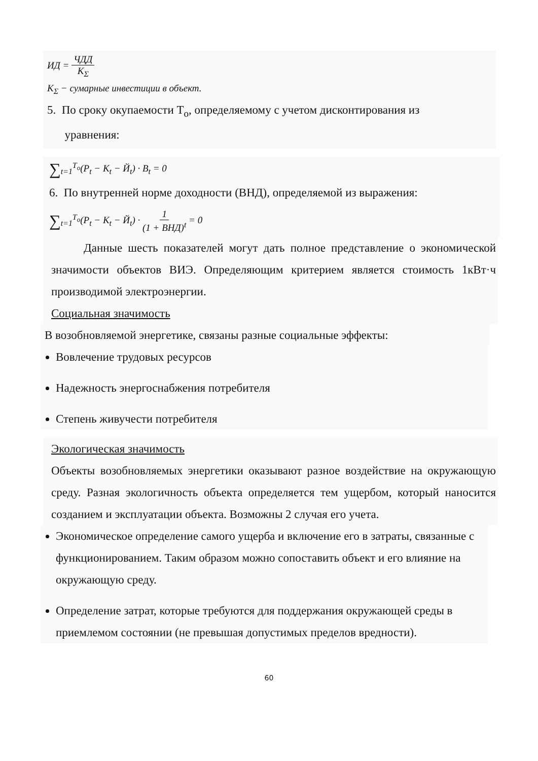ИД = ЧДД K<sub>Σ</sub>
K<sub>Σ</sub> − сумарные инвестиции в объект.
5. По сроку окупаемости Т<sub>о</sub>, определяемому с учетом дисконтирования из
уравнения:
∑<sub>t=1</sub><sup>T<sub>o</sub></sup>(P<sub>t</sub> − K<sub>t</sub> − Й<sub>t</sub>) · B<sub>t</sub> = 0
6. По внутренней норме доходности (ВНД), определяемой из выражения:
∑<sub>t=1</sub><sup>T<sub>o</sub></sup>(P<sub>t</sub> − K<sub>t</sub> − Й<sub>t</sub>) · 1 (1 + ВНД)<sup>t</sup> = 0
Данные шесть показателей могут дать полное представление о экономической значимости объектов ВИЭ. Определяющим критерием является стоимость 1кВт·ч производимой электроэнергии.
Социальная значимость
В возобновляемой энергетике, связаны разные социальные эффекты:
Вовлечение трудовых ресурсов
Надежность энергоснабжения потребителя
Степень живучести потребителя
Экологическая значимость
Объекты возобновляемых энергетики оказывают разное воздействие на окружающую среду. Разная экологичность объекта определяется тем ущербом, который наносится созданием и эксплуатации объекта. Возможны 2 случая его учета.
Экономическое определение самого ущерба и включение его в затраты, связанные с функционированием. Таким образом можно сопоставить объект и его влияние на окружающую среду.
Определение затрат, которые требуются для поддержания окружающей среды в приемлемом состоянии (не превышая допустимых пределов вредности).
60